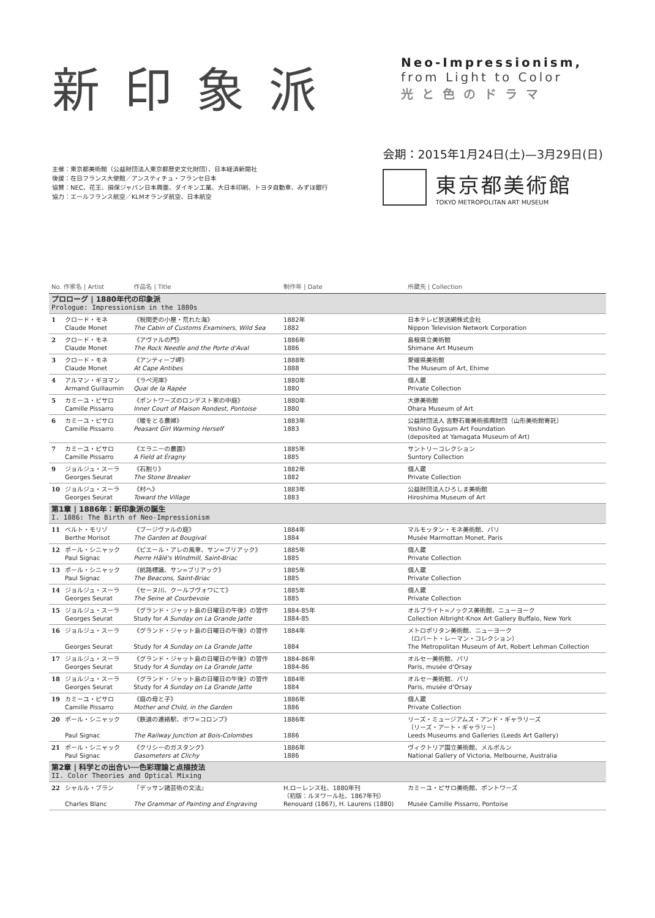新印象派
Neo-Impressionism,
from Light to Color
光と色のドラマ
主催：東京都美術館（公益財団法人東京都歴史文化財団）、日本経済新聞社
後援：在日フランス大使館／アンスティチュ・フランセ日本
協賛：NEC、花王、損保ジャパン日本興亜、ダイキン工業、大日本印刷、トヨタ自動車、みずほ銀行
協力：エールフランス航空／KLMオランダ航空、日本航空
会期：2015年1月24日(土)—3月29日(日)
東京都美術館
TOKYO METROPOLITAN ART MUSEUM
| No. 作家名 / Artist | | 作品名 / Title | 制作年 / Date | 所蔵先 / Collection |
| --- | --- | --- | --- | --- |
| プロローグ / 1880年代の印象派 Prologue: Impressionism in the 1880s | | | | |
| 1 | クロード・モネ Claude Monet | 《税関吏の小屋・荒れた海》 The Cabin of Customs Examiners, Wild Sea | 1882年 1882 | 日本テレビ放送網株式会社 Nippon Television Network Corporation |
| 2 | クロード・モネ Claude Monet | 《アヴァルの門》 The Rock Needle and the Porte d'Aval | 1886年 1886 | 島根県立美術館 Shimane Art Museum |
| 3 | クロード・モネ Claude Monet | 《アンティーブ岬》 At Cape Antibes | 1888年 1888 | 愛媛県美術館 The Museum of Art, Ehime |
| 4 | アルマン・ギヨマン Armand Guillaumin | 《ラペ河岸》 Quai de la Rapée | 1880年 1880 | 個人蔵 Private Collection |
| 5 | カミーユ・ピサロ Camille Pissarro | 《ポントワーズのロンデスト家の中庭》 Inner Court of Maison Rondest, Pontoise | 1880年 1880 | 大原美術館 Ohara Museum of Art |
| 6 | カミーユ・ピサロ Camille Pissarro | 《暖をとる農婦》 Peasant Girl Warming Herself | 1883年 1883 | 公益財団法人 吉野石膏美術振興財団（山形美術館寄託） Yoshino Gypsum Art Foundation (deposited at Yamagata Museum of Art) |
| 7 | カミーユ・ピサロ Camille Pissarro | 《エラニーの農園》 A Field at Éragny | 1885年 1885 | サントリーコレクション Suntory Collection |
| 9 | ジョルジュ・スーラ Georges Seurat | 《石割り》 The Stone Breaker | 1882年 1882 | 個人蔵 Private Collection |
| 10 | ジョルジュ・スーラ Georges Seurat | 《村へ》 Toward the Village | 1883年 1883 | 公益財団法人ひろしま美術館 Hiroshima Museum of Art |
| 第1章 / 1886年：新印象派の誕生 I. 1886: The Birth of Neo-Impressionism | | | | |
| 11 | ベルト・モリゾ Berthe Morisot | 《ブージヴァルの庭》 The Garden at Bougival | 1884年 1884 | マルモッタン・モネ美術館、パリ Musée Marmottan Monet, Paris |
| 12 | ポール・シニャック Paul Signac | 《ピエール・アレの風車、サン=ブリアック》 Pierre Hâlé's Windmill, Saint-Briac | 1885年 1885 | 個人蔵 Private Collection |
| 13 | ポール・シニャック Paul Signac | 《航路標識、サン=ブリアック》 The Beacons, Saint-Briac | 1885年 1885 | 個人蔵 Private Collection |
| 14 | ジョルジュ・スーラ Georges Seurat | 《セーヌ川、クールブヴォワにて》 The Seine at Courbevoie | 1885年 1885 | 個人蔵 Private Collection |
| 15 | ジョルジュ・スーラ Georges Seurat | 《グランド・ジャット島の日曜日の午後》の習作 Study for A Sunday on La Grande Jatte | 1884-85年 1884-85 | オルブライト=ノックス美術館、ニューヨーク Collection Albright-Knox Art Gallery Buffalo, New York |
| 16 | ジョルジュ・スーラ Georges Seurat | 《グランド・ジャット島の日曜日の午後》の習作 Study for A Sunday on La Grande Jatte | 1884年 1884 | メトロポリタン美術館、ニューヨーク （ロバート・レーマン・コレクション） The Metropolitan Museum of Art, Robert Lehman Collection |
| 17 | ジョルジュ・スーラ Georges Seurat | 《グランド・ジャット島の日曜日の午後》の習作 Study for A Sunday on La Grande Jatte | 1884-86年 1884-86 | オルセー美術館、パリ Paris, musée d'Orsay |
| 18 | ジョルジュ・スーラ Georges Seurat | 《グランド・ジャット島の日曜日の午後》の習作 Study for A Sunday on La Grande Jatte | 1884年 1884 | オルセー美術館、パリ Paris, musée d'Orsay |
| 19 | カミーユ・ピサロ Camille Pissarro | 《庭の母と子》 Mother and Child, in the Garden | 1886年 1886 | 個人蔵 Private Collection |
| 20 | ポール・シニャック Paul Signac | 《鉄道の連絡駅、ボワ=コロンブ》 The Railway Junction at Bois-Colombes | 1886年 1886 | リーズ・ミュージアムズ・アンド・ギャラリーズ （リーズ・アート・ギャラリー） Leeds Museums and Galleries (Leeds Art Gallery) |
| 21 | ポール・シニャック Paul Signac | 《クリシーのガスタンク》 Gasometers at Clichy | 1886年 1886 | ヴィクトリア国立美術館、メルボルン National Gallery of Victoria, Melbourne, Australia |
| 第2章 / 科学との出合い──色彩理論と点描技法 II. Color Theories and Optical Mixing | | | | |
| 22 | シャルル・ブラン Charles Blanc | 『デッサン諸芸術の文法』 The Grammar of Painting and Engraving | H.ローレンス社、1880年刊 （初版：ルヌワール社、1867年刊） Renouard (1867), H. Laurens (1880) | カミーユ・ピサロ美術館、ポントワーズ Musée Camille Pissarro, Pontoise |